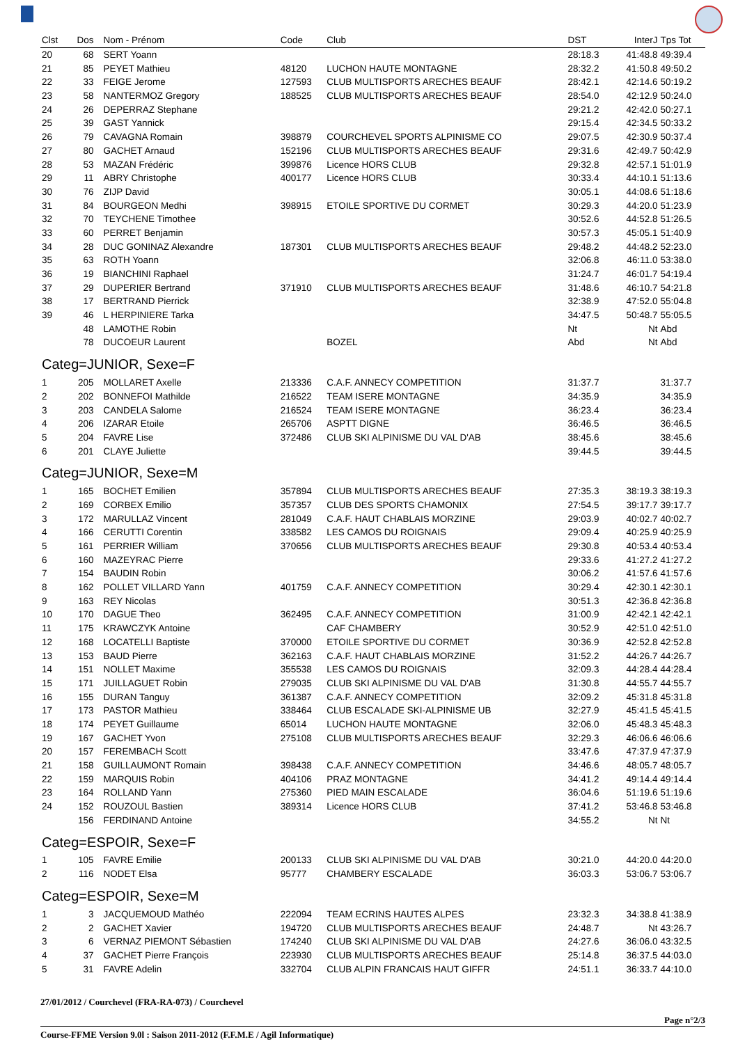| Clst | Dos | Nom - Prénom | Code | Club | DST | InterJ | Tps Tot |
| --- | --- | --- | --- | --- | --- | --- | --- |
| 20 | 68 | SERT Yoann | | | 28:18.3 | 41:48.8 | 49:39.4 |
| 21 | 85 | PEYET Mathieu | 48120 | LUCHON HAUTE MONTAGNE | 28:32.2 | 41:50.8 | 49:50.2 |
| 22 | 33 | FEIGE Jerome | 127593 | CLUB MULTISPORTS ARECHES BEAUF | 28:42.1 | 42:14.6 | 50:19.2 |
| 23 | 58 | NANTERMOZ Gregory | 188525 | CLUB MULTISPORTS ARECHES BEAUF | 28:54.0 | 42:12.9 | 50:24.0 |
| 24 | 26 | DEPERRAZ Stephane | | | 29:21.2 | 42:42.0 | 50:27.1 |
| 25 | 39 | GAST Yannick | | | 29:15.4 | 42:34.5 | 50:33.2 |
| 26 | 79 | CAVAGNA Romain | 398879 | COURCHEVEL SPORTS ALPINISME CO | 29:07.5 | 42:30.9 | 50:37.4 |
| 27 | 80 | GACHET Arnaud | 152196 | CLUB MULTISPORTS ARECHES BEAUF | 29:31.6 | 42:49.7 | 50:42.9 |
| 28 | 53 | MAZAN Frédéric | 399876 | Licence HORS CLUB | 29:32.8 | 42:57.1 | 51:01.9 |
| 29 | 11 | ABRY Christophe | 400177 | Licence HORS CLUB | 30:33.4 | 44:10.1 | 51:13.6 |
| 30 | 76 | ZIJP David | | | 30:05.1 | 44:08.6 | 51:18.6 |
| 31 | 84 | BOURGEON Medhi | 398915 | ETOILE SPORTIVE DU CORMET | 30:29.3 | 44:20.0 | 51:23.9 |
| 32 | 70 | TEYCHENE Timothee | | | 30:52.6 | 44:52.8 | 51:26.5 |
| 33 | 60 | PERRET Benjamin | | | 30:57.3 | 45:05.1 | 51:40.9 |
| 34 | 28 | DUC GONINAZ Alexandre | 187301 | CLUB MULTISPORTS ARECHES BEAUF | 29:48.2 | 44:48.2 | 52:23.0 |
| 35 | 63 | ROTH Yoann | | | 32:06.8 | 46:11.0 | 53:38.0 |
| 36 | 19 | BIANCHINI Raphael | | | 31:24.7 | 46:01.7 | 54:19.4 |
| 37 | 29 | DUPERIER Bertrand | 371910 | CLUB MULTISPORTS ARECHES BEAUF | 31:48.6 | 46:10.7 | 54:21.8 |
| 38 | 17 | BERTRAND Pierrick | | | 32:38.9 | 47:52.0 | 55:04.8 |
| 39 | 46 | L HERPINIERE Tarka | | | 34:47.5 | 50:48.7 | 55:05.5 |
| | 48 | LAMOTHE Robin | | | Nt | Nt | Abd |
| | 78 | DUCOEUR Laurent | | BOZEL | Abd | Nt | Abd |
| Categ=JUNIOR, Sexe=F | | | | | | | |
| 1 | 205 | MOLLARET Axelle | 213336 | C.A.F. ANNECY COMPETITION | 31:37.7 | | 31:37.7 |
| 2 | 202 | BONNEFOI Mathilde | 216522 | TEAM ISERE MONTAGNE | 34:35.9 | | 34:35.9 |
| 3 | 203 | CANDELA Salome | 216524 | TEAM ISERE MONTAGNE | 36:23.4 | | 36:23.4 |
| 4 | 206 | IZARAR Etoile | 265706 | ASPTT DIGNE | 36:46.5 | | 36:46.5 |
| 5 | 204 | FAVRE Lise | 372486 | CLUB SKI ALPINISME DU VAL D'AB | 38:45.6 | | 38:45.6 |
| 6 | 201 | CLAYE Juliette | | | 39:44.5 | | 39:44.5 |
| Categ=JUNIOR, Sexe=M | | | | | | | |
| 1 | 165 | BOCHET Emilien | 357894 | CLUB MULTISPORTS ARECHES BEAUF | 27:35.3 | 38:19.3 | 38:19.3 |
| 2 | 169 | CORBEX Emilio | 357357 | CLUB DES SPORTS CHAMONIX | 27:54.5 | 39:17.7 | 39:17.7 |
| 3 | 172 | MARULLAZ Vincent | 281049 | C.A.F. HAUT CHABLAIS MORZINE | 29:03.9 | 40:02.7 | 40:02.7 |
| 4 | 166 | CERUTTI Corentin | 338582 | LES CAMOS DU ROIGNAIS | 29:09.4 | 40:25.9 | 40:25.9 |
| 5 | 161 | PERRIER William | 370656 | CLUB MULTISPORTS ARECHES BEAUF | 29:30.8 | 40:53.4 | 40:53.4 |
| 6 | 160 | MAZEYRAC Pierre | | | 29:33.6 | 41:27.2 | 41:27.2 |
| 7 | 154 | BAUDIN Robin | | | 30:06.2 | 41:57.6 | 41:57.6 |
| 8 | 162 | POLLET VILLARD Yann | 401759 | C.A.F. ANNECY COMPETITION | 30:29.4 | 42:30.1 | 42:30.1 |
| 9 | 163 | REY Nicolas | | | 30:51.3 | 42:36.8 | 42:36.8 |
| 10 | 170 | DAGUE Theo | 362495 | C.A.F. ANNECY COMPETITION | 31:00.9 | 42:42.1 | 42:42.1 |
| 11 | 175 | KRAWCZYK Antoine | | CAF CHAMBERY | 30:52.9 | 42:51.0 | 42:51.0 |
| 12 | 168 | LOCATELLI Baptiste | 370000 | ETOILE SPORTIVE DU CORMET | 30:36.9 | 42:52.8 | 42:52.8 |
| 13 | 153 | BAUD Pierre | 362163 | C.A.F. HAUT CHABLAIS MORZINE | 31:52.2 | 44:26.7 | 44:26.7 |
| 14 | 151 | NOLLET Maxime | 355538 | LES CAMOS DU ROIGNAIS | 32:09.3 | 44:28.4 | 44:28.4 |
| 15 | 171 | JUILLAGUET Robin | 279035 | CLUB SKI ALPINISME DU VAL D'AB | 31:30.8 | 44:55.7 | 44:55.7 |
| 16 | 155 | DURAN Tanguy | 361387 | C.A.F. ANNECY COMPETITION | 32:09.2 | 45:31.8 | 45:31.8 |
| 17 | 173 | PASTOR Mathieu | 338464 | CLUB ESCALADE SKI-ALPINISME UB | 32:27.9 | 45:41.5 | 45:41.5 |
| 18 | 174 | PEYET Guillaume | 65014 | LUCHON HAUTE MONTAGNE | 32:06.0 | 45:48.3 | 45:48.3 |
| 19 | 167 | GACHET Yvon | 275108 | CLUB MULTISPORTS ARECHES BEAUF | 32:29.3 | 46:06.6 | 46:06.6 |
| 20 | 157 | FEREMBACH Scott | | | 33:47.6 | 47:37.9 | 47:37.9 |
| 21 | 158 | GUILLAUMONT Romain | 398438 | C.A.F. ANNECY COMPETITION | 34:46.6 | 48:05.7 | 48:05.7 |
| 22 | 159 | MARQUIS Robin | 404106 | PRAZ MONTAGNE | 34:41.2 | 49:14.4 | 49:14.4 |
| 23 | 164 | ROLLAND Yann | 275360 | PIED MAIN ESCALADE | 36:04.6 | 51:19.6 | 51:19.6 |
| 24 | 152 | ROUZOUL Bastien | 389314 | Licence HORS CLUB | 37:41.2 | 53:46.8 | 53:46.8 |
| | 156 | FERDINAND Antoine | | | 34:55.2 | Nt | Nt |
| Categ=ESPOIR, Sexe=F | | | | | | | |
| 1 | 105 | FAVRE Emilie | 200133 | CLUB SKI ALPINISME DU VAL D'AB | 30:21.0 | 44:20.0 | 44:20.0 |
| 2 | 116 | NODET Elsa | 95777 | CHAMBERY ESCALADE | 36:03.3 | 53:06.7 | 53:06.7 |
| Categ=ESPOIR, Sexe=M | | | | | | | |
| 1 | 3 | JACQUEMOUD Mathéo | 222094 | TEAM ECRINS HAUTES ALPES | 23:32.3 | 34:38.8 | 41:38.9 |
| 2 | 2 | GACHET Xavier | 194720 | CLUB MULTISPORTS ARECHES BEAUF | 24:48.7 | Nt | 43:26.7 |
| 3 | 6 | VERNAZ PIEMONT Sébastien | 174240 | CLUB SKI ALPINISME DU VAL D'AB | 24:27.6 | 36:06.0 | 43:32.5 |
| 4 | 37 | GACHET Pierre François | 223930 | CLUB MULTISPORTS ARECHES BEAUF | 25:14.8 | 36:37.5 | 44:03.0 |
| 5 | 31 | FAVRE Adelin | 332704 | CLUB ALPIN FRANCAIS HAUT GIFFR | 24:51.1 | 36:33.7 | 44:10.0 |
27/01/2012 / Courchevel (FRA-RA-073) / Courchevel
Page n°2/3
Course-FFME Version 9.0l : Saison 2011-2012 (F.F.M.E / Agil Informatique)